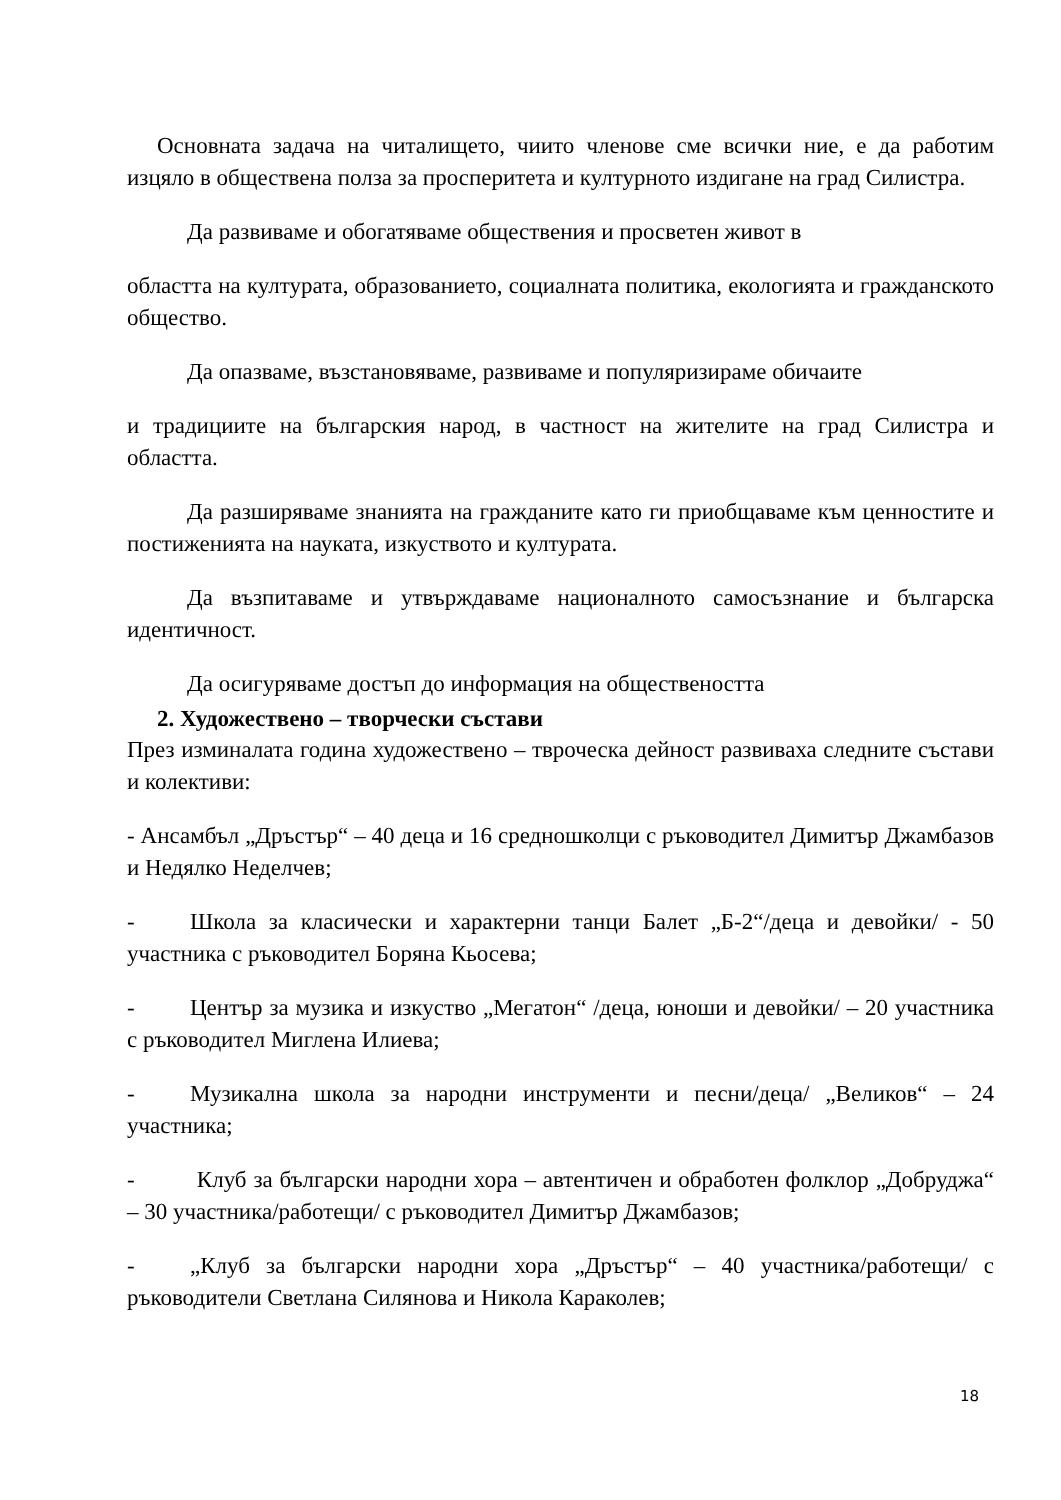Основната задача на читалището, чиито членове сме всички ние, е да работим изцяло в обществена полза за просперитета и културното издигане на град Силистра.
Да развиваме и обогатяваме обществения и просветен живот в
областта на културата, образованието, социалната политика, екологията и гражданското общество.
Да опазваме, възстановяваме, развиваме и популяризираме обичаите
и традициите на българския народ, в частност на жителите на град Силистра и областта.
Да разширяваме знанията на гражданите като ги приобщаваме към ценностите и постиженията на науката, изкуството и културата.
Да възпитаваме и утвърждаваме националното самосъзнание и българска идентичност.
Да осигуряваме достъп до информация на обществеността
2. Художествено – творчески състави
През изминалата година художествено – твроческа дейност развиваха следните състави и колективи:
- Ансамбъл „Дръстър“ – 40 деца и 16 средношколци с ръководител Димитър Джамбазов и Недялко Неделчев;
- Школа за класически и характерни танци Балет „Б-2“/деца и девойки/ - 50 участника с ръководител Боряна Кьосева;
- Център за музика и изкуство „Мегатон“ /деца, юноши и девойки/ – 20 участника с ръководител Миглена Илиева;
- Музикална школа за народни инструменти и песни/деца/ „Великов“ – 24 участника;
- Клуб за български народни хора – автентичен и обработен фолклор „Добруджа“ – 30 участника/работещи/ с ръководител Димитър Джамбазов;
- „Клуб за български народни хора „Дръстър“ – 40 участника/работещи/ с ръководители Светлана Силянова и Никола Караколев;
18